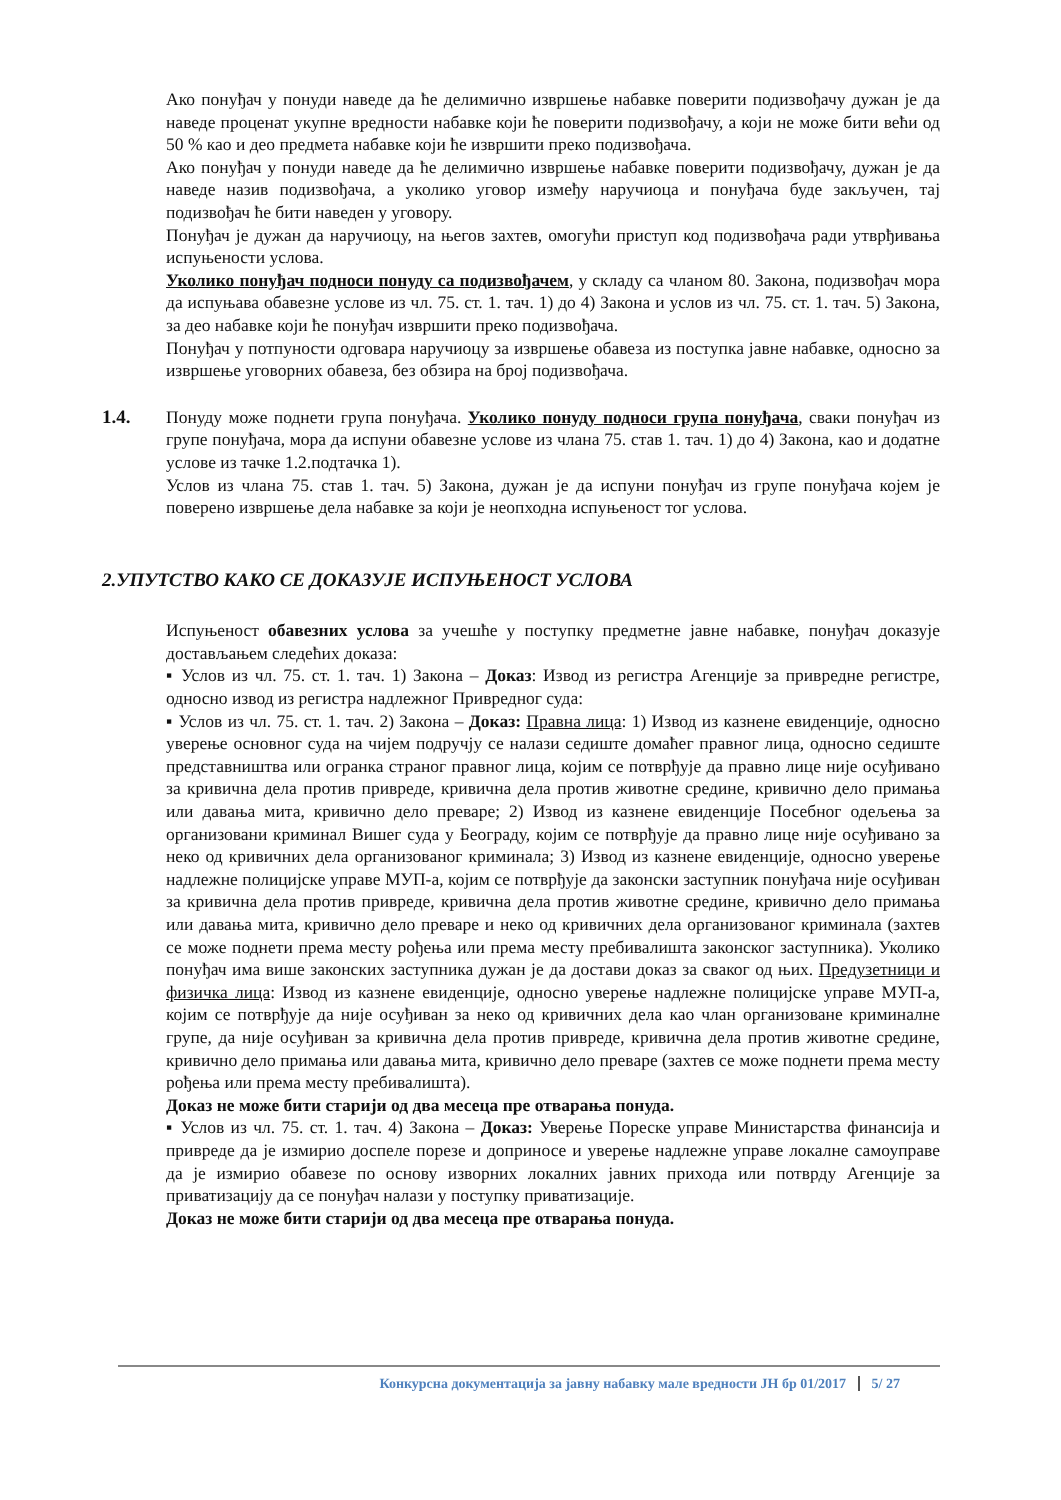Ако понуђач у понуди наведе да ће делимично извршење набавке поверити подизвођачу дужан је да наведе проценат укупне вредности набавке који ће поверити подизвођачу, а који не може бити већи од 50 % као и део предмета набавке који ће извршити преко подизвођача.
Ако понуђач у понуди наведе да ће делимично извршење набавке поверити подизвођачу, дужан је да наведе назив подизвођача, а уколико уговор између наручиоца и понуђача буде закључен, тај подизвођач ће бити наведен у уговору.
Понуђач је дужан да наручиоцу, на његов захтев, омогући приступ код подизвођача ради утврђивања испуњености услова.
Уколико понуђач подноси понуду са подизвођачем, у складу са чланом 80. Закона, подизвођач мора да испуњава обавезне услове из чл. 75. ст. 1. тач. 1) до 4) Закона и услов из чл. 75. ст. 1. тач. 5) Закона, за део набавке који ће понуђач извршити преко подизвођача.
Понуђач у потпуности одговара наручиоцу за извршење обавеза из поступка јавне набавке, односно за извршење уговорних обавеза, без обзира на број подизвођача.
1.4. Понуду може поднети група понуђача. Уколико понуду подноси група понуђача, сваки понуђач из групе понуђача, мора да испуни обавезне услове из члана 75. став 1. тач. 1) до 4) Закона, као и додатне услове из тачке 1.2.подтачка 1).
Услов из члана 75. став 1. тач. 5) Закона, дужан је да испуни понуђач из групе понуђача којем је поверено извршење дела набавке за који је неопходна испуњеност тог услова.
2.УПУТСТВО КАКО СЕ ДОКАЗУЈЕ ИСПУЊЕНОСТ УСЛОВА
Испуњеност обавезних услова за учешће у поступку предметне јавне набавке, понуђач доказује достављањем следећих доказа:
▪ Услов из чл. 75. ст. 1. тач. 1) Закона – Доказ: Извод из регистра Агенције за привредне регистре, односно извод из регистра надлежног Привредног суда:
▪ Услов из чл. 75. ст. 1. тач. 2) Закона – Доказ: Правна лица: 1) Извод из казнене евиденције, односно уверење основног суда на чијем подручју се налази седиште домаћег правног лица, односно седиште представништва или огранка страног правног лица, којим се потврђује да правно лице није осуђивано за кривична дела против привреде, кривична дела против животне средине, кривично дело примања или давања мита, кривично дело преваре; 2) Извод из казнене евиденције Посебног одељења за организовани криминал Вишег суда у Београду, којим се потврђује да правно лице није осуђивано за неко од кривичних дела организованог криминала; 3) Извод из казнене евиденције, односно уверење надлежне полицијске управе МУП-а, којим се потврђује да законски заступник понуђача није осуђиван за кривична дела против привреде, кривична дела против животне средине, кривично дело примања или давања мита, кривично дело преваре и неко од кривичних дела организованог криминала (захтев се може поднети према месту рођења или према месту пребивалишта законског заступника). Уколико понуђач има више законских заступника дужан је да достави доказ за сваког од њих. Предузетници и физичка лица: Извод из казнене евиденције, односно уверење надлежне полицијске управе МУП-а, којим се потврђује да није осуђиван за неко од кривичних дела као члан организоване криминалне групе, да није осуђиван за кривична дела против привреде, кривична дела против животне средине, кривично дело примања или давања мита, кривично дело преваре (захтев се може поднети према месту рођења или према месту пребивалишта).
Доказ не може бити старији од два месеца пре отварања понуда.
▪ Услов из чл. 75. ст. 1. тач. 4) Закона – Доказ: Уверење Пореске управе Министарства финансија и привреде да је измирио доспеле порезе и доприносе и уверење надлежне управе локалне самоуправе да је измирио обавезе по основу изворних локалних јавних прихода или потврду Агенције за приватизацију да се понуђач налази у поступку приватизације.
Доказ не може бити старији од два месеца пре отварања понуда.
Конкурсна документација за јавну набавку мале вредности ЈН бр 01/2017 5/ 27